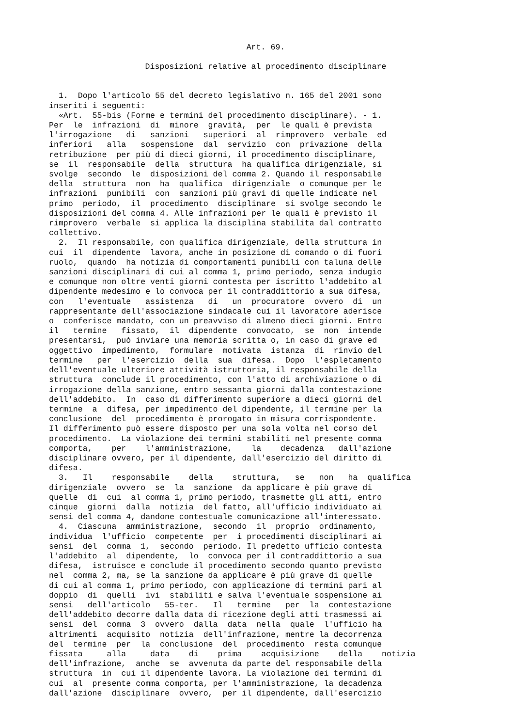Art. 69.
Disposizioni relative al procedimento disciplinare
  1.  Dopo l'articolo 55 del decreto legislativo n. 165 del 2001 sono
inseriti i seguenti:
  «Art.  55-bis (Forme e termini del procedimento disciplinare). - 1.
Per  le  infrazioni  di  minore  gravità,  per  le quali è prevista
l'irrogazione   di   sanzioni   superiori  al  rimprovero  verbale  ed
inferiori   alla   sospensione  dal  servizio  con  privazione  della
retribuzione  per più di dieci giorni, il procedimento disciplinare,
se  il  responsabile  della  struttura  ha qualifica dirigenziale, si
svolge  secondo  le  disposizioni del comma 2. Quando il responsabile
della  struttura  non  ha  qualifica  dirigenziale  o comunque per le
infrazioni  punibili  con  sanzioni più gravi di quelle indicate nel
primo  periodo,  il  procedimento  disciplinare  si svolge secondo le
disposizioni del comma 4. Alle infrazioni per le quali è previsto il
rimprovero  verbale  si applica la disciplina stabilita dal contratto
collettivo.
  2.  Il responsabile, con qualifica dirigenziale, della struttura in
cui  il  dipendente  lavora, anche in posizione di comando o di fuori
ruolo,  quando  ha notizia di comportamenti punibili con taluna delle
sanzioni disciplinari di cui al comma 1, primo periodo, senza indugio
e comunque non oltre venti giorni contesta per iscritto l'addebito al
dipendente medesimo e lo convoca per il contraddittorio a sua difesa,
con   l'eventuale   assistenza   di   un  procuratore  ovvero  di  un
rappresentante dell'associazione sindacale cui il lavoratore aderisce
o  conferisce mandato, con un preavviso di almeno dieci giorni. Entro
il   termine   fissato,  il  dipendente  convocato,  se  non  intende
presentarsi,  può inviare una memoria scritta o, in caso di grave ed
oggettivo  impedimento,  formulare  motivata  istanza  di  rinvio del
termine   per  l'esercizio  della  sua  difesa.  Dopo  l'espletamento
dell'eventuale ulteriore attività istruttoria, il responsabile della
struttura  conclude il procedimento, con l'atto di archiviazione o di
irrogazione della sanzione, entro sessanta giorni dalla contestazione
dell'addebito.  In  caso di differimento superiore a dieci giorni del
termine  a  difesa, per impedimento del dipendente, il termine per la
conclusione  del  procedimento è prorogato in misura corrispondente.
Il differimento può essere disposto per una sola volta nel corso del
procedimento.  La violazione dei termini stabiliti nel presente comma
comporta,    per    l'amministrazione,    la    decadenza   dall'azione
disciplinare ovvero, per il dipendente, dall'esercizio del diritto di
difesa.
  3.   Il    responsabile    della    struttura,   se   non   ha  qualifica
dirigenziale  ovvero  se  la  sanzione  da applicare è più grave di
quelle  di  cui  al comma 1, primo periodo, trasmette gli atti, entro
cinque  giorni  dalla  notizia  del fatto, all'ufficio individuato ai
sensi del comma 4, dandone contestuale comunicazione all'interessato.
  4.  Ciascuna  amministrazione,  secondo  il  proprio  ordinamento,
individua  l'ufficio  competente  per  i procedimenti disciplinari ai
sensi  del  comma  1,  secondo  periodo. Il predetto ufficio contesta
l'addebito  al  dipendente,  lo  convoca per il contraddittorio a sua
difesa,  istruisce e conclude il procedimento secondo quanto previsto
nel  comma 2, ma, se la sanzione da applicare è più grave di quelle
di cui al comma 1, primo periodo, con applicazione di termini pari al
doppio  di  quelli  ivi  stabiliti e salva l'eventuale sospensione ai
sensi   dell'articolo   55-ter.   Il   termine   per  la  contestazione
dell'addebito decorre dalla data di ricezione degli atti trasmessi ai
sensi  del  comma  3  ovvero  dalla  data  nella  quale  l'ufficio ha
altrimenti  acquisito  notizia  dell'infrazione, mentre la decorrenza
del  termine  per  la  conclusione  del  procedimento  resta comunque
fissata     alla     data    di    prima    acquisizione    della    notizia
dell'infrazione,  anche  se  avvenuta da parte del responsabile della
struttura  in  cui il dipendente lavora. La violazione dei termini di
cui  al  presente comma comporta, per l'amministrazione, la decadenza
dall'azione  disciplinare  ovvero,  per il dipendente, dall'esercizio